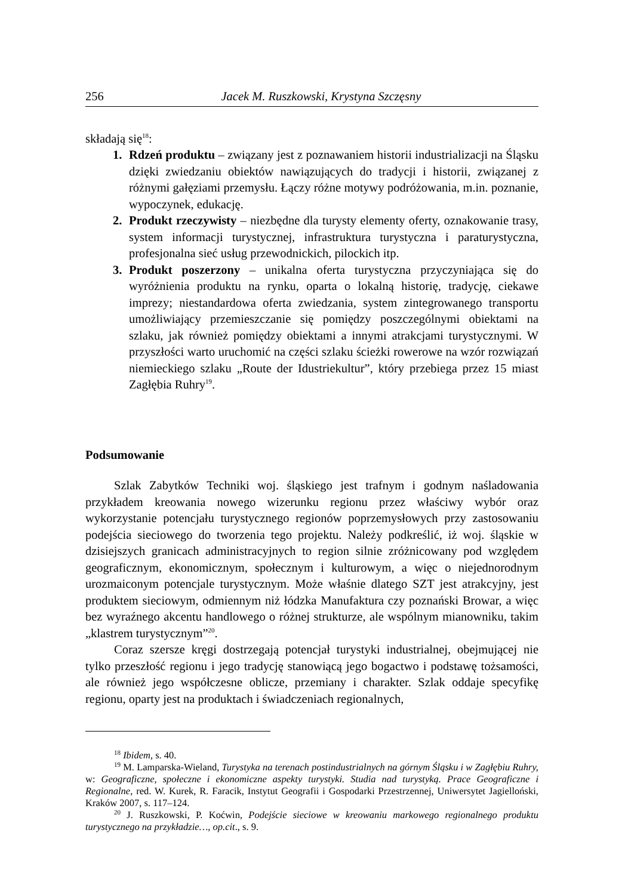256 Jacek M. Ruszkowski, Krystyna Szczęsny
składają się<sup>18</sup>:
1. Rdzeń produktu – związany jest z poznawaniem historii industrializacji na Śląsku dzięki zwiedzaniu obiektów nawiązujących do tradycji i historii, związanej z różnymi gałęziami przemysłu. Łączy różne motywy podróżowania, m.in. poznanie, wypoczynek, edukację.
2. Produkt rzeczywisty – niezbędne dla turysty elementy oferty, oznakowanie trasy, system informacji turystycznej, infrastruktura turystyczna i paraturystyczna, profesjonalna sieć usług przewodnickich, pilockich itp.
3. Produkt poszerzony – unikalna oferta turystyczna przyczyniająca się do wyróżnienia produktu na rynku, oparta o lokalną historię, tradycję, ciekawe imprezy; niestandardowa oferta zwiedzania, system zintegrowanego transportu umożliwiający przemieszczanie się pomiędzy poszczególnymi obiektami na szlaku, jak również pomiędzy obiektami a innymi atrakcjami turystycznymi. W przyszłości warto uruchomić na części szlaku ścieżki rowerowe na wzór rozwiązań niemieckiego szlaku „Route der Idustriekultur”, który przebiega przez 15 miast Zagłębia Ruhry<sup>19</sup>.
Podsumowanie
Szlak Zabytków Techniki woj. śląskiego jest trafnym i godnym naśladowania przykładem kreowania nowego wizerunku regionu przez właściwy wybór oraz wykorzystanie potencjału turystycznego regionów poprzemysłowych przy zastosowaniu podejścia sieciowego do tworzenia tego projektu. Należy podkreślić, iż woj. śląskie w dzisiejszych granicach administracyjnych to region silnie zróżnicowany pod względem geograficznym, ekonomicznym, społecznym i kulturowym, a więc o niejednorodnym urozmaiconym potencjale turystycznym. Może właśnie dlatego SZT jest atrakcyjny, jest produktem sieciowym, odmiennym niż łódzka Manufaktura czy poznański Browar, a więc bez wyraźnego akcentu handlowego o różnej strukturze, ale wspólnym mianowniku, takim „klastrem turystycznym”<sup>20</sup>.
Coraz szersze kręgi dostrzegają potencjał turystyki industrialnej, obejmującej nie tylko przeszłość regionu i jego tradycję stanowiącą jego bogactwo i podstawę tożsamości, ale również jego współczesne oblicze, przemiany i charakter. Szlak oddaje specyfikę regionu, oparty jest na produktach i świadczeniach regionalnych,
<sup>18</sup> Ibidem, s. 40.
<sup>19</sup> M. Lamparska-Wieland, Turystyka na terenach postindustrialnych na górnym Śląsku i w Zagłębiu Ruhry, w: Geograficzne, społeczne i ekonomiczne aspekty turystyki. Studia nad turystyką. Prace Geograficzne i Regionalne, red. W. Kurek, R. Faracik, Instytut Geografii i Gospodarki Przestrzennej, Uniwersytet Jagielloński, Kraków 2007, s. 117–124.
<sup>20</sup> J. Ruszkowski, P. Koćwin, Podejście sieciowe w kreowaniu markowego regionalnego produktu turystycznego na przykładzie…, op.cit., s. 9.